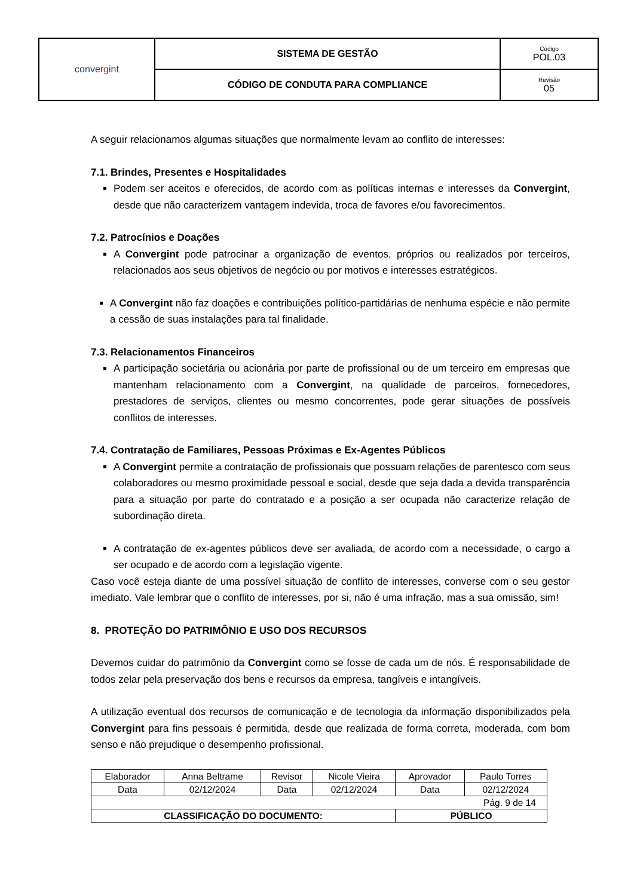| conver g int | SISTEMA DE GESTÃO | Código POL.03 |
| | CÓDIGO DE CONDUTA PARA COMPLIANCE | Revisão 05 |
A seguir relacionamos algumas situações que normalmente levam ao conflito de interesses:
7.1. Brindes, Presentes e Hospitalidades
Podem ser aceitos e oferecidos, de acordo com as políticas internas e interesses da Convergint, desde que não caracterizem vantagem indevida, troca de favores e/ou favorecimentos.
7.2. Patrocínios e Doações
A Convergint pode patrocinar a organização de eventos, próprios ou realizados por terceiros, relacionados aos seus objetivos de negócio ou por motivos e interesses estratégicos.
A Convergint não faz doações e contribuições político-partidárias de nenhuma espécie e não permite a cessão de suas instalações para tal finalidade.
7.3. Relacionamentos Financeiros
A participação societária ou acionária por parte de profissional ou de um terceiro em empresas que mantenham relacionamento com a Convergint, na qualidade de parceiros, fornecedores, prestadores de serviços, clientes ou mesmo concorrentes, pode gerar situações de possíveis conflitos de interesses.
7.4. Contratação de Familiares, Pessoas Próximas e Ex-Agentes Públicos
A Convergint permite a contratação de profissionais que possuam relações de parentesco com seus colaboradores ou mesmo proximidade pessoal e social, desde que seja dada a devida transparência para a situação por parte do contratado e a posição a ser ocupada não caracterize relação de subordinação direta.
A contratação de ex-agentes públicos deve ser avaliada, de acordo com a necessidade, o cargo a ser ocupado e de acordo com a legislação vigente.
Caso você esteja diante de uma possível situação de conflito de interesses, converse com o seu gestor imediato. Vale lembrar que o conflito de interesses, por si, não é uma infração, mas a sua omissão, sim!
8. PROTEÇÃO DO PATRIMÔNIO E USO DOS RECURSOS
Devemos cuidar do patrimônio da Convergint como se fosse de cada um de nós. É responsabilidade de todos zelar pela preservação dos bens e recursos da empresa, tangíveis e intangíveis.
A utilização eventual dos recursos de comunicação e de tecnologia da informação disponibilizados pela Convergint para fins pessoais é permitida, desde que realizada de forma correta, moderada, com bom senso e não prejudique o desempenho profissional.
| Elaborador | Anna Beltrame | Revisor | Nicole Vieira | Aprovador | Paulo Torres |
| Data | 02/12/2024 | Data | 02/12/2024 | Data | 02/12/2024 |
| Pág. 9 de 14 | | | | | |
| CLASSIFICAÇÃO DO DOCUMENTO: | | | | PÚBLICO | |